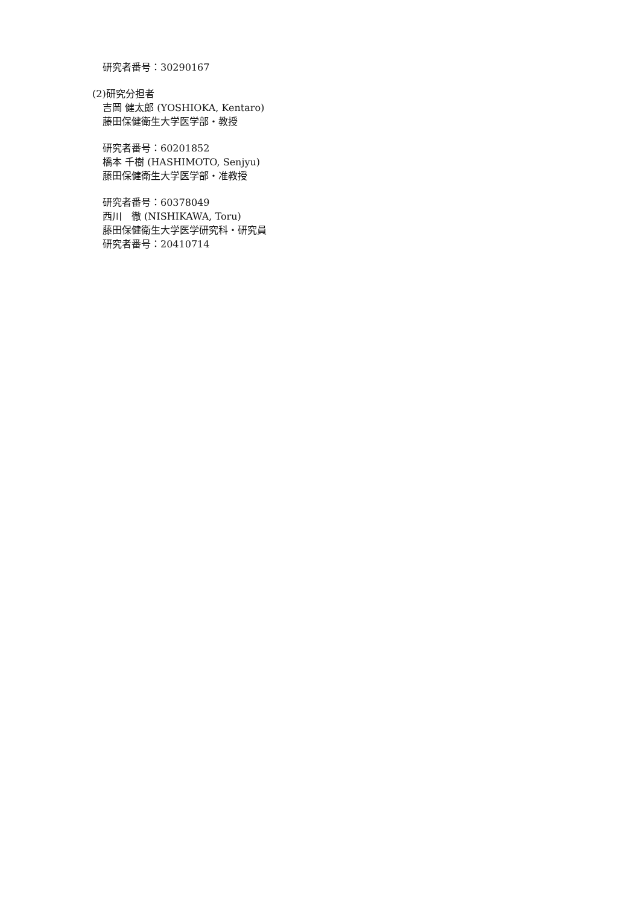研究者番号：30290167
(2)研究分担者
吉岡 健太郎 (YOSHIOKA, Kentaro)
藤田保健衛生大学医学部・教授
研究者番号：60201852
橋本 千樹 (HASHIMOTO, Senjyu)
藤田保健衛生大学医学部・准教授
研究者番号：60378049
西川　徹 (NISHIKAWA, Toru)
藤田保健衛生大学医学研究科・研究員
研究者番号：20410714